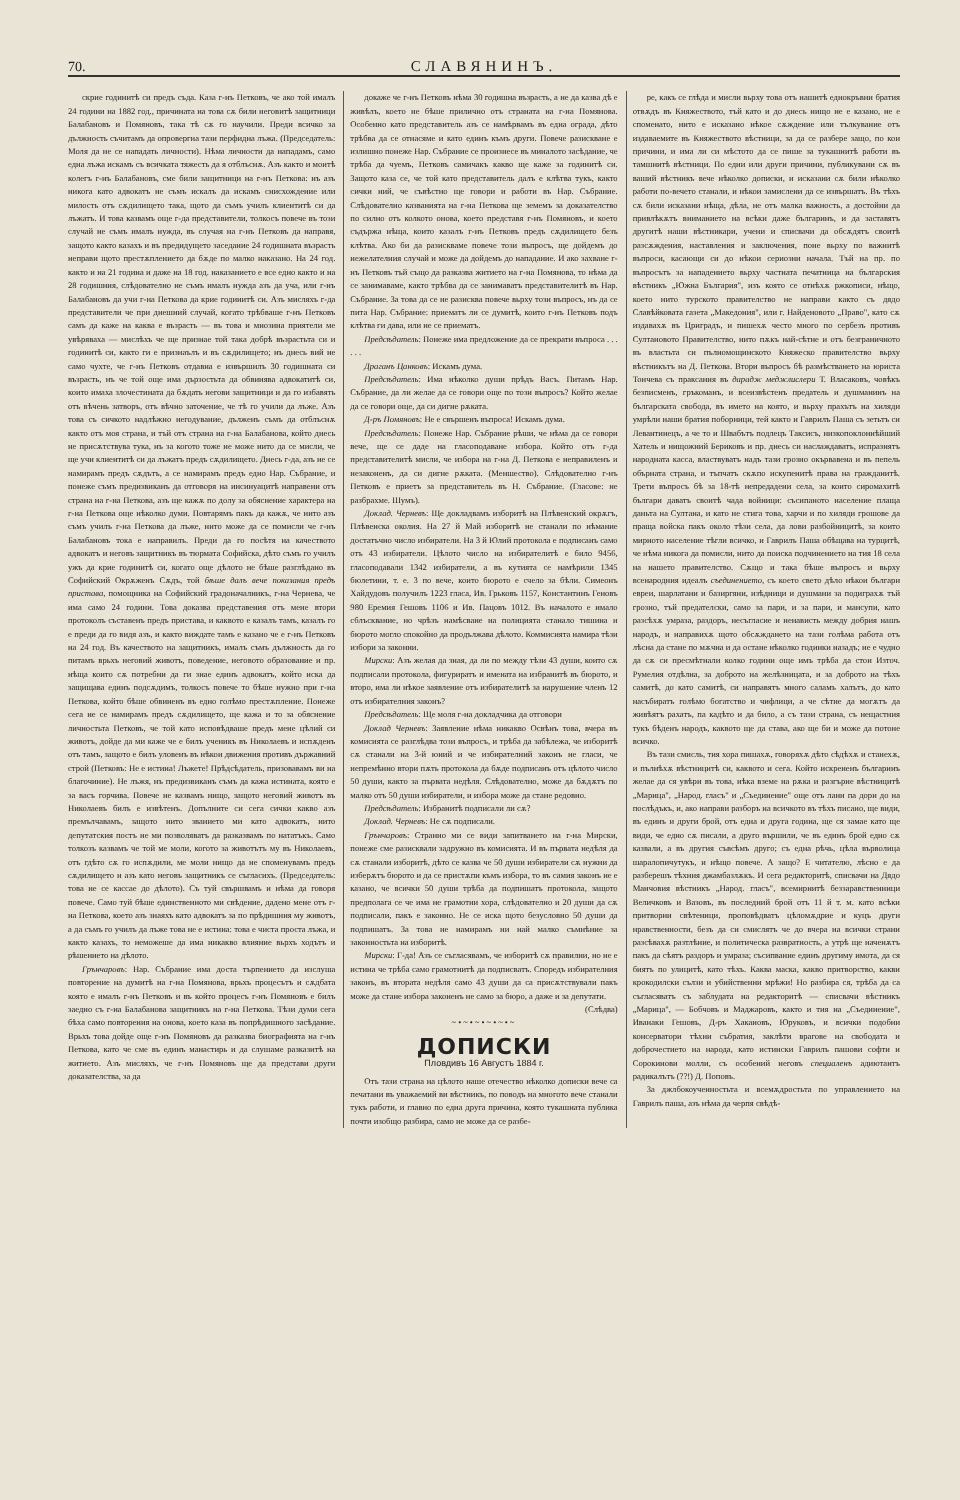70.
СЛАВЯНИНЪ.
скрие годинитѣ си предъ съда. Каза г-нъ Петковъ, че ако той ималъ 24 години на 1882 год., причината на това сѫ били неговитѣ защитници Балабановъ и Помяновъ, така тѣ сѫ го научили. Преди всичко за дължность съчитамъ да опровергна тази перфидна лъжа. (Председатель: Моля да не се нападать личности). Нѣма личности да нападамъ, само една лъжа искамъ съ всичката тяжесть да я отблъснѫ. Азъ както и моитѣ колегъ г-нъ Балабановъ, сме били защитници на г-нъ Петкова: нъ азъ никога като адвокатъ не съмъ искалъ да искамъ снисхождение или милость отъ сѫдилището така, щото да съмъ училъ клиентитѣ си да лъжатъ. И това казвамъ още г-да представители, толкосъ повече въ този случай не съмъ ималъ нужда, въ случая на г-нъ Петковъ да направя, защото както казахъ и въ предидущето заседание 24 годишната възрасть неправи щото престѫплението да бѫде по малко наказано. На 24 год. както и на 21 година и даже на 18 год. наказанието е все едно както и на 28 годишния, слѣдователно не съмъ ималъ нужда азъ да уча, или г-нъ Балабановъ да учи г-на Петкова да крие годинитѣ си. Азъ мисляхъ г-да представители че при днешний случай, когато трѣбваше г-нъ Петковъ самъ да каже на каква е възрасть — въ това и мнозина приятели ме увѣряваха — мислѣхъ че ще признае той така добрѣ възрастьта си и годинитѣ си, както ги е признаълъ и въ сѫдилището; нъ днесь вий не само чухте, че г-нъ Петковъ отдавна е извършилъ 30 годишната си възрасть, нъ че той още има дързостьта да обвинява адвокатитѣ си, които имаха злочестината да бѫдать негови защитници и да го избавять отъ вѣчень затворъ, отъ вѣчно заточение, че тѣ го учили да лъже. Азъ това съ сичкото надлѣжно негодувание, дълженъ съмъ да отблъснѫ както отъ моя страна, и тъй отъ страна на г-на Балабанова, който днесь не присѫтствува тука, нъ за когото тоже не може нито да се мисли, че ще учи клиентитѣ си да лъжатъ предъ сѫдилището. Днесь г-да, азъ не се намирамъ предъ сѫдътъ, а се намирамъ предъ едно Нар. Събрание, и понеже съмъ предизвиканъ да отговоря на инсинуацитѣ направени отъ страна на г-на Петкова, азъ ще кажѫ по долу за обяснение характера на г-на Петкова още нѣколко думи. Повтарямъ пакъ да кажѫ, че нито азъ съмъ училъ г-на Петкова да лъже, нито може да се помисли че г-нъ Балабановъ тока е направилъ. Преди да го посѣтя на качеството адвокатъ и неговъ защитникъ въ тюрмата Софийска, дѣто съмъ го училъ ужъ да крие годинитѣ си, когато още дѣлото не бѣше разглѣдано въ Софийский Окрѫженъ Сѫдъ, той бѣше далъ вече показания предъ пристава, помощника на Софийский градоначалникъ, г-на Чернева, че има само 24 години. Това доказва представения отъ мене втори протоколъ съставенъ предъ пристава, и каквото е казалъ тамъ, казалъ го е преди да го видя азъ, и както виждате тамъ е казано че е г-нъ Петковъ на 24 год. Въ качеството на защитникъ, ималъ съмъ дължность да го питамъ врьхъ неговий животъ, поведение, неговото образование и пр. нѣща които сѫ потребни да ги знае единъ адвокатъ, който иска да защищава единъ подсѫдимъ, толкосъ повече то бѣше нужно при г-на Петкова, който бѣше обвиненъ въ едно голѣмо престѫпление. Понеже сега не се намирамъ предъ сѫдилището, ще кажа и то за обяснение личностьта Петковъ, че той като исповѣдваше предъ мене цѣлий си животъ, дойде да ми каже че е билъ ученикъ въ Николаевъ и испѫденъ отъ тамъ, защото е билъ уловенъ въ нѣкои движения противъ държавний строй (Петковъ: Не е истина! Лъжете! Прѣдсѣдатель, призовавамъ ви на благочиние). Не лъжя, нъ предизвиканъ съмъ да кажа истината, която е за васъ горчива. Повече не казвамъ нищо, защото неговий животъ въ Николаевъ билъ е извѣтенъ. Допълните си сега сички какво азъ премълчавамъ, защото нито званието ми като адвокатъ, нито депутатския постъ не ми позволяватъ да разказвамъ по нататъкъ. Само толкозъ казвамъ че той ме моли, когото за животътъ му въ Николаевъ, отъ гдѣто сѫ го испѫдили, ме моли нищо да не споменувамъ предъ сѫдилището и азъ като неговъ защитникъ се съгласихъ. (Председатель: това не се кассае до дѣлото). Съ туй свършвамъ и нѣма да говоря повече. Само туй бѣше единственното ми свѣдение, дадено мене отъ г-на Петкова, което азъ знаяхъ като адвокатъ за по прѣдишния му животъ, а да съмъ го училъ да лъже това не е истина: това е чиста проста лъжа, и както казахъ, то неможеше да има никакво влияние вьрхъ ходътъ и рѣшението на дѣлото.
Грънчаровъ: Нар. Събрание има доста търпението да изслуша повторение на думитѣ на г-на Помянова, врьхъ процесътъ и сѫдбата която е ималъ г-нъ Петковъ и въ който процесъ г-нъ Помяновъ е билъ заедно съ г-на Балабанова защитникъ на г-на Петкова. Тѣзи думи сега бѣха само повторения на онова, което каза въ попрѣдишного засѣдание. Врьхъ това дойде още г-нъ Помяновъ да разказва биографията на г-нъ Петкова, като че сме въ единъ манастирь и да слушаме разказитѣ на житието. Азъ мисляхъ, че г-нъ Помяновъ ще да представи други доказателства, за да
докаже че г-нъ Петковъ нѣма 30 годишна възрасть, а не да казва дѣ е живѣлъ, което не бѣше прилично отъ страната на г-на Помянова. Особенно като представитель азъ се намѣрвамъ въ една ограда, дѣто трѣбва да се отнасяме и като единъ къмъ други. Повече разискване е излишно понеже Нар. Събрание се произнесе въ миналото засѣдание, че трѣба да чуемъ, Петковъ самичакъ какво ще каже за годинитѣ си. Защото каза се, че той като представитель далъ е клѣтва тукъ, както сички ний, че съвѣстно ще говори и работи въ Нар. Събрание. Слѣдователно казванията на г-на Петкова ще земемъ за доказателство по силно отъ колкото онова, което представя г-нъ Помяновъ, и което съдържа нѣща, които казалъ г-нъ Петковъ предъ сѫдилището безъ клѣтва. Ако би да разискваме повече този въпросъ, ще дойдемъ до нежелателния случай и може да дойдемъ до нападание. И ако захване г-нъ Петковъ тъй също да разказва житието на г-на Помянова, то нѣма да се занимаваме, както трѣбва да се занимаватъ представителитѣ въ Нар. Събрание. За това да се не разисква повече вьрху този въпросъ, нъ да се пита Нар. Събрание: приематъ ли се думитѣ, които г-нъ Петковъ подъ клѣтва ги дава, или не се приематъ.
Предсѣдатель: Понеже има предложение да се прекрати въпроса . . . . . .
Драганъ Цанковъ: Искамъ дума.
Предсѣдатель: Има нѣколко души прѣдъ Васъ. Питамъ Нар. Събрание, да ли желае да се говори още по този въпросъ? Който желае да се говори още, да си дигне рѫката.
Д-ръ Помяновъ: Не е свършенъ въпроса! Искамъ дума.
Предсѣдатель: Понеже Нар. Събрание рѣши, че нѣма да се говори вече, ще се даде на гласоподаване избора. Който отъ г-да представителитѣ мисли, че избора на г-на Д. Петкова е неправиленъ и незаконенъ, да си дигне рѫката. (Меншество). Слѣдователно г-нъ Петковъ е приетъ за представитель въ Н. Събрание. (Гласове: не разбрахме. Шумъ).
Доклад. Черневъ: Ще докладвамъ изборитѣ на Плѣвенский окрѫгъ, Плѣвенска околия. На 27 й Май изборитѣ не станали по нѣмание достатъчно число избиратели. На 3 й Юлий протокола е подписанъ само отъ 43 избиратели. Цѣлото число на избирателитѣ е било 9456, гласоподавали 1342 избиратели, а въ кутията се намѣрили 1345 бюлетини, т. е. 3 по вече, които бюрото е счело за бѣли. Симеонъ Хайдудовъ получилъ 1223 гласа, Ив. Грьковъ 1157, Константинъ Геновъ 980 Еремия Гешовъ 1106 и Ив. Пацовъ 1012. Въ началото е имало сблъсквание, но чрѣзъ намѣсване на полицията станало тишина и бюрото могло спокойно да продължава дѣлото. Коммисията намира тѣзи избори за законни.
Мирски: Азъ желая да зная, да ли по между тѣзи 43 души, които сѫ подписали протокола, фигуриратъ и имената на избранитѣ въ бюрото, и второ, има ли нѣкое заявление отъ избирателитѣ за нарушение членъ 12 отъ избирателния законъ?
Предсѣдатель: Ще моля г-на докладчика да отговори
Доклад Черневъ: Заявление нѣма никакво Освѣнъ това, вчера въ комисията се разглѣдва този въпросъ, и трѣба да забѣлежа, че изборитѣ сѫ станали на 3-й юний и че избирателний законъ не гласи, че непремѣнно втори пѫть протокола да бѫде подписанъ отъ цѣлото число 50 души, както за първата недѣля. Слѣдователно, може да бѫдѫтъ по малко отъ 50 души избиратели, и избора може да стане редовно.
Предсѣдатель: Избранитѣ подписали ли сѫ?
Доклад. Черневъ: Не сѫ подписали.
Грънчаровъ: Странно ми се види запитването на г-на Мирски, понеже сме разисквали задружно въ комисията. И въ първата недѣля да сѫ станали изборитѣ, дѣто се казва че 50 души избиратели сѫ нужни да изберѫтъ бюрото и да се пристѫпи къмъ избора, то въ самия законъ не е казано, че всички 50 души трѣба да подпишатъ протокола, защото предполага се че има не грамотни хора, слѣдователно и 20 души да сѫ подписали, пакъ е законно. Не се иска щото безусловно 50 души да подпишатъ. За това не намирамъ ни най малко съмнѣние за законностьта на изборитѣ.
Мирски: Г-да! Азъ се съгласявамъ, че изборитѣ сѫ правилни, но не е истина че трѣба само грамотнитѣ да подписватъ. Споредъ избирателния законъ, въ втората недѣля само 43 души да са присѫтствували пакъ може да стане избора законенъ не само за бюро, а даже и за депутати.
(Слѣдва)
~•~•~•~•~•~
ДОПИСКИ
Пловдивъ 16 Августъ 1884 г.
Отъ тази страна на цѣлото наше отечество нѣколко дописки вече са печатани въ уважаемий ви вѣстникъ, по поводъ на многото вече станали тукъ работи, и главно по една друга причина, която тукашната публика почти изобщо разбира, само не може да се разбе-
ре, какъ се глѣда и мисли вьрху това отъ нашитѣ еднокръвни братия отвѫдъ въ Княжеството, тъй като и до днесь нищо не е казано, не е споменато, нито е исказано нѣкое сѫждение или тълкувание отъ издаваемите въ Княжеството вѣстници, за да се разбере защо, по кои причини, и има ли си мѣстото да се пише за тукашнитѣ работи въ тамшнитѣ вѣстници. По едни или други причини, публикувани сѫ въ ваший вѣстникъ вече нѣколко дописки, и исказани сѫ били нѣколко работи по-вечето станали, и нѣкои замислени да се извършатъ. Въ тѣхъ сѫ били исказани нѣща, дѣла, не отъ малка важность, а достойни да привлѣкѫтъ вниманието на всѣки даже българинъ, и да заставятъ другитѣ наши вѣстникари, учени и списвачи да обсѫдятъ своитѣ разсѫждения, наставления и заключения, поне вьрху по важнитѣ въпроси, касающи си до нѣкои сериозни начала. Тъй на пр. по въпросътъ за нападението вьрху частната печатница на българския вѣстникъ „Южна България", изъ която се отнѣхѫ ржкописи, нѣщо, което нито турското правителство не направи както съ дядо Славѣйковата газета „Македония", или г. Найденовото „Право", като сѫ издавахѫ въ Цриградъ, и пишехѫ често много по сербезъ противъ Султановото Правителство, нито пѫкъ най-сѣтне и отъ безграничното въ властьта си пълномощинското Княжеско правителство вьрху вѣстникътъ на Д. Петкова. Втори въпросъ бѣ размѣстването на юриста Тончева съ праксания въ дарадж меджлислери Т. Власаковъ, човѣкъ безписменъ, гръкоманъ, и всеизвѣстенъ предатель и душманинъ на българската свобода, въ името на която, и вьрху прахътъ на хиляди умрѣли наши братия поборници, тей както и Гаврилъ Паша съ зетьтъ си Левантинецъ, а че то и Швабътъ подлецъ Таксисъ, низкопоклоннѣйший Хатель и нищожний Бериковъ и пр. днесь си наслаждаватъ, испразнятъ народната касса, властвуватъ надъ тази грозно окървавена и въ пепель обърната страна, и тъпчатъ скѫпо искупенитѣ права на гражданитѣ. Трети въпросъ бѣ за 18-тѣ непредадени села, за които сиромахитѣ българи даватъ своитѣ чада войници: съсипаното население плаща даньта на Султана, и като не стига това, харчи и по хиляди грошове да праща войска пакъ около тѣзи села, да лови разбойницитѣ, за които мирното население тѣгли всичко, и Гаврилъ Паша обѣщава на турцитѣ, че нѣма никога да помисли, нито да поиска подчинението на тия 18 села на нашето правителство. Сѫщо и така бѣше въпросъ и вьрху всенародния идеалъ съединението, съ което свето дѣло нѣкои българи евреи, шарлатани и базиргяни, изѣдници и душмани за подиграхѫ тъй грозно, тъй предателски, само за пари, и за пари, и мансупи, като разсѣхѫ умраза, раздоръ, несъгласие и ненависть между добрия нашъ народъ, и направихѫ щото обсѫждането на тази голѣма работа отъ лѣсна да стане по мѫчна и да остане нѣколко годинки назадъ; не е чудно да сѫ си пресмѣтнали колко години още имъ трѣба да стои Източ. Румелия отдѣлна, за доброто на желѣзницата, и за доброто на тѣхъ самитѣ, до като самитѣ, си направятъ много саламъ халътъ, до като насъбиратъ голѣмо богатство и чифлици, а че сѣтне да могѫтъ да живѣятъ рахатъ, па кадѣто и да било, а съ тази страна, съ нещастния тукъ бѣденъ народъ, каквото ще да става, ако ще би и може да потоне всичко.
Въ тази смисль, тия хора пишахѫ, говоряхѫ дѣто сѣдѣхѫ и станехѫ, и пълнѣхѫ вѣстницитѣ си, каквото и сега. Който искрененъ българинъ желае да ся увѣри въ това, нѣка вземе на рѫка и разгърне вѣстницитѣ „Марица", „Народ. гласъ" и „Съединение" още отъ лани па дори до на послѣдъкъ, и, ако направи разборъ на всичкото въ тѣхъ писано, ще види, въ единъ и други брой, отъ една и друга година, ще ся замае като ще види, че едно сѫ писали, а друго вършили, че въ единъ брой едно сѫ казвали, а въ другия съвсѣмъ друго; съ една рѣчь, цѣла върволица шаралопичутукъ, и нѣщо повече. А защо? Е читателю, лѣсно е да разберешъ тѣхния джамбазлѫкъ. И сега редакторитѣ, списвачи на Дядо Манчовия вѣстникъ „Народ. гласъ", всемирнитѣ беззаравственници Величковъ и Вазовъ, въ последний брой отъ 11 й т. м. като всѣки притворни свѣтеници, проповѣдватъ цѣломѫдрие и куцъ други нравственности, безъ да си смислятъ че до вчера на всички страни разсѣвахѫ разтлѣние, и политическа развратность, а утрѣ ще наченѫтъ пакъ да сѣятъ раздоръ и умраза; съсипвание единъ другиму имота, да ся биятъ по улицитѣ, като тѣхъ. Каква маска, какво притворство, какви крокодилски сълзи и убийственни мрѣжи! Но разбира ся, трѣба да са съгласяватъ съ заблудата на редакторитѣ — списвачи вѣстникъ „Марица", — Бобчовъ и Маджаровъ, както и тия на „Съединение", Иванаки Гешовъ, Д-ръ Хакановъ, Юруковъ, и всички подобни консерватори тѣхни събратия, заклѣти врагове на свободата и доброчестието на народа, като истински Гаврилъ пашови софти и Сорокинови молли, съ особений неговъ специаленъ адиютантъ радикалътъ (??!) Д. Поповъ.
За джлбокоученностьта и всемѫдростьта по управлението на Гаврилъ паша, азъ нѣма да черпя свѣдѣ-